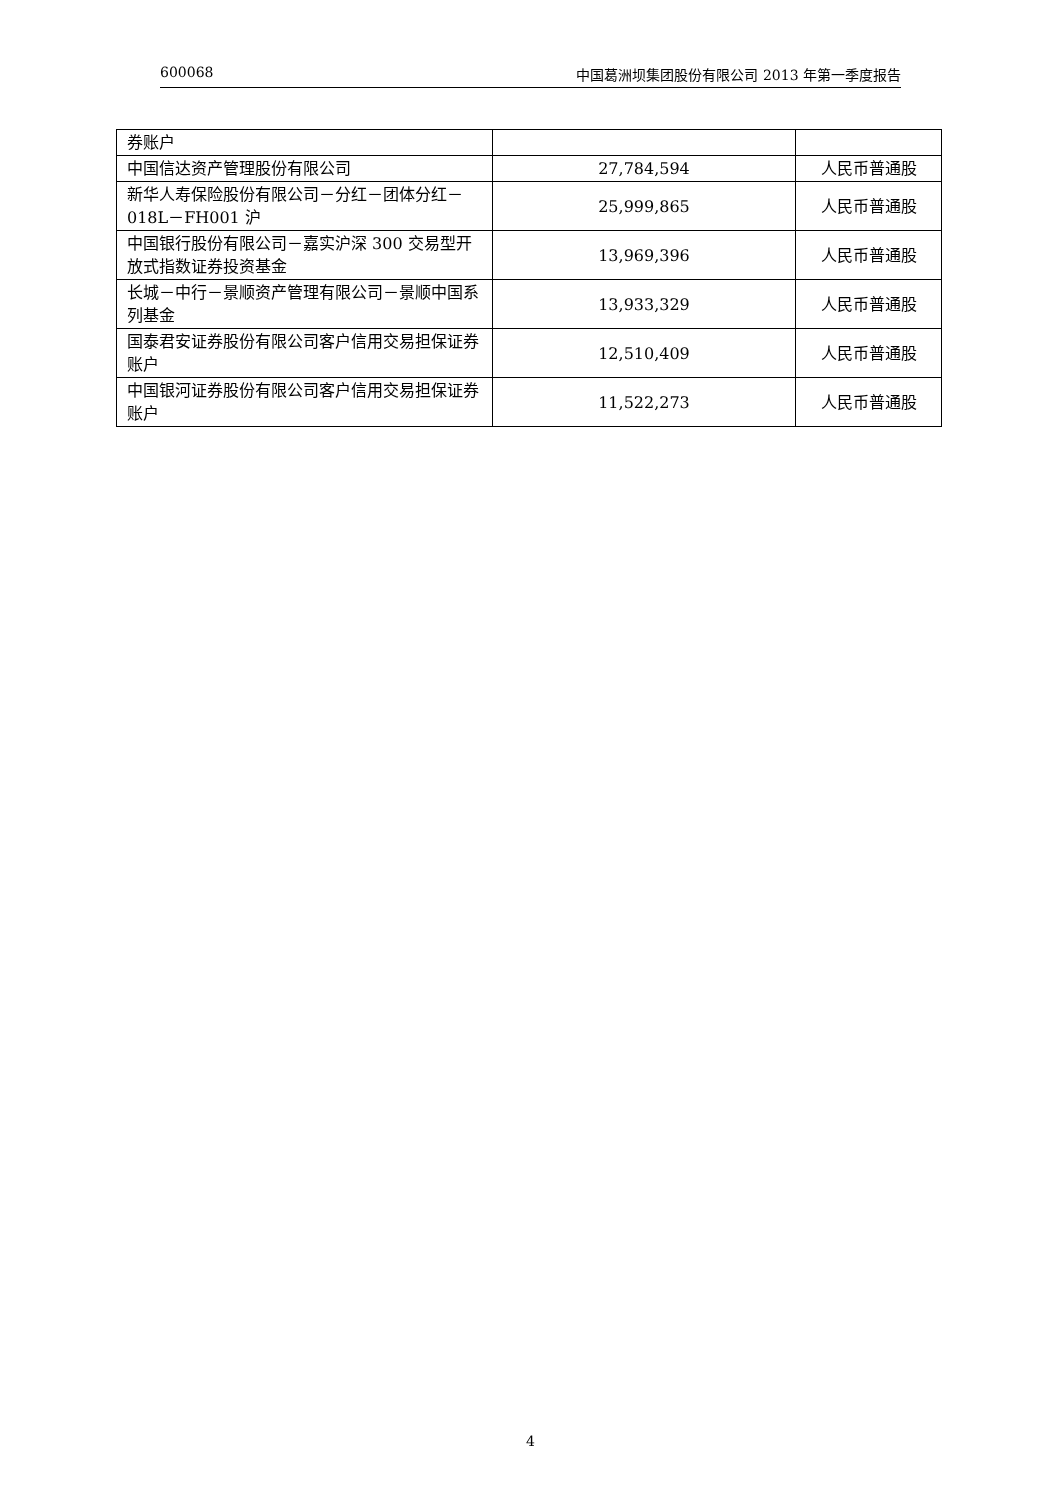600068 中国葛洲坝集团股份有限公司 2013 年第一季度报告
| 券账户 | | |
| 中国信达资产管理股份有限公司 | 27,784,594 | 人民币普通股 |
| 新华人寿保险股份有限公司－分红－团体分红－018L－FH001 沪 | 25,999,865 | 人民币普通股 |
| 中国银行股份有限公司－嘉实沪深 300 交易型开放式指数证券投资基金 | 13,969,396 | 人民币普通股 |
| 长城－中行－景顺资产管理有限公司－景顺中国系列基金 | 13,933,329 | 人民币普通股 |
| 国泰君安证券股份有限公司客户信用交易担保证券账户 | 12,510,409 | 人民币普通股 |
| 中国银河证券股份有限公司客户信用交易担保证券账户 | 11,522,273 | 人民币普通股 |
4